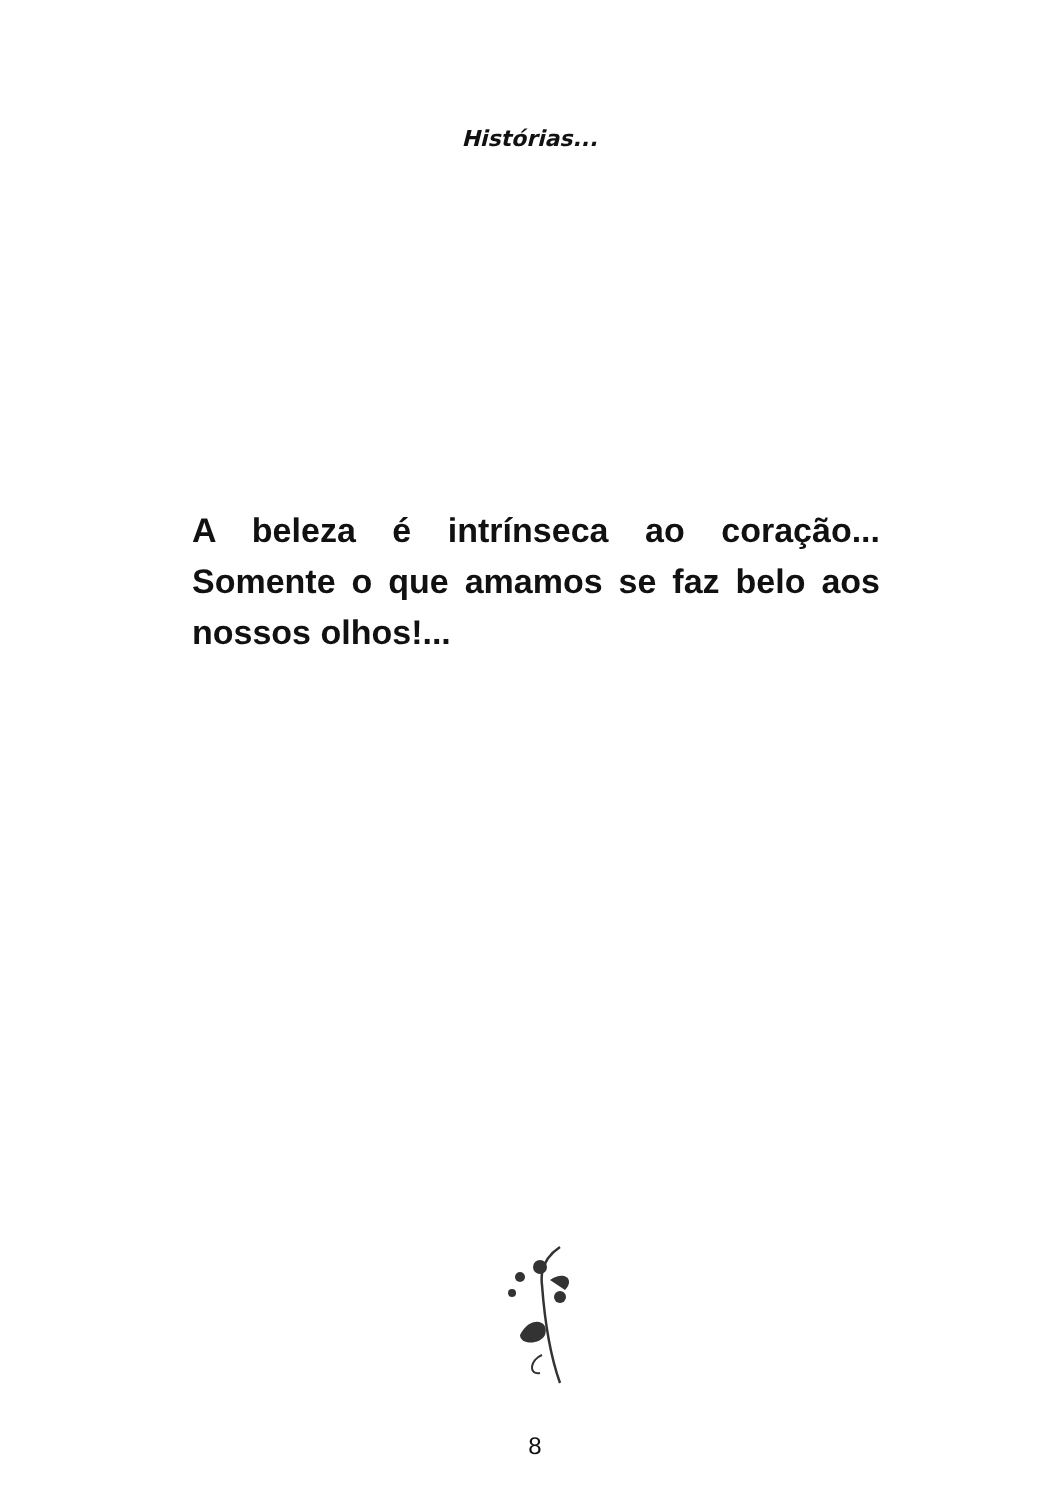Histórias...
A beleza é intrínseca ao coração... Somente o que amamos se faz belo aos nossos olhos!...
8